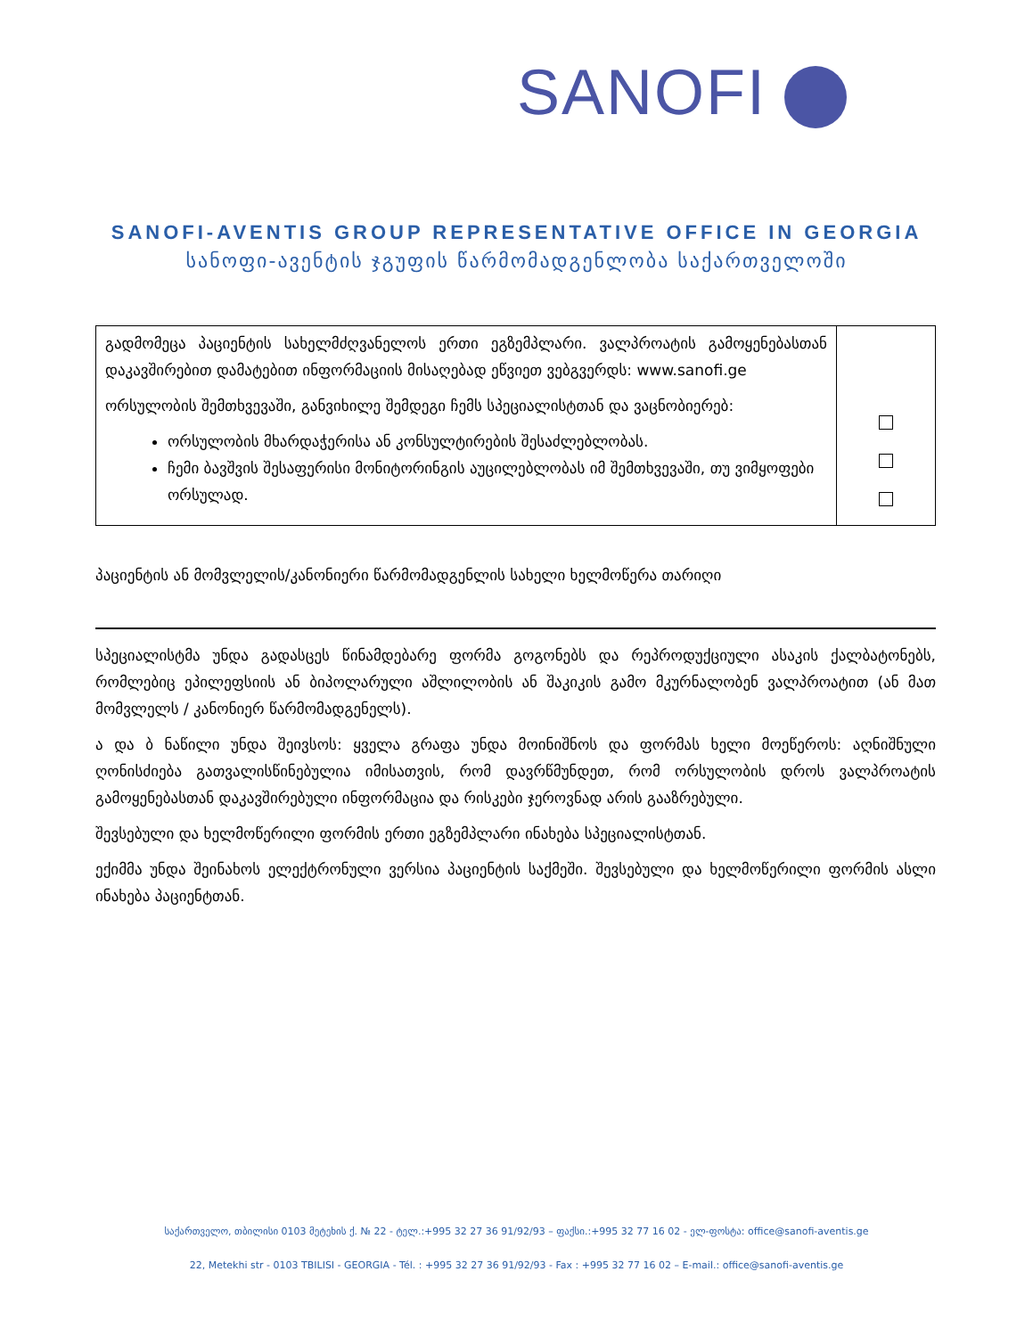SANOFI
SANOFI-AVENTIS GROUP REPRESENTATIVE OFFICE IN GEORGIA
სანოფი-ავენტის ჯგუფის წარმომადგენლობა საქართველოში
| გადმომეცა პაციენტის სახელმძღვანელოს ერთი ეგზემპლარი. ვალპროატის გამოყენებასთან დაკავშირებით დამატებით ინფორმაციის მისაღებად ეწვიეთ ვებგვერდს: www.sanofi.ge ორსულობის შემთხვევაში, განვიხილე შემდეგი ჩემს სპეციალისტთან და ვაცნობიერებ: ორსულობის მხარდაჭერისა ან კონსულტირების შესაძლებლობას. ჩემი ბავშვის შესაფერისი მონიტორინგის აუცილებლობას იმ შემთხვევაში, თუ ვიმყოფები ორსულად. | |
პაციენტის ან მომვლელის/კანონიერი წარმომადგენლის სახელი ხელმოწერა თარიღი
სპეციალისტმა უნდა გადასცეს წინამდებარე ფორმა გოგონებს და რეპროდუქციული ასაკის ქალბატონებს, რომლებიც ეპილეფსიის ან ბიპოლარული აშლილობის ან შაკიკის გამო მკურნალობენ ვალპროატით (ან მათ მომვლელს / კანონიერ წარმომადგენელს).
ა და ბ ნაწილი უნდა შეივსოს: ყველა გრაფა უნდა მოინიშნოს და ფორმას ხელი მოეწეროს: აღნიშნული ღონისძიება გათვალისწინებულია იმისათვის, რომ დავრწმუნდეთ, რომ ორსულობის დროს ვალპროატის გამოყენებასთან დაკავშირებული ინფორმაცია და რისკები ჯეროვნად არის გააზრებული.
შევსებული და ხელმოწერილი ფორმის ერთი ეგზემპლარი ინახება სპეციალისტთან.
ექიმმა უნდა შეინახოს ელექტრონული ვერსია პაციენტის საქმეში. შევსებული და ხელმოწერილი ფორმის ასლი ინახება პაციენტთან.
საქართველო, თბილისი 0103 მეტეხის ქ. № 22 - ტელ.:+995 32 27 36 91/92/93 – ფაქსი.:+995 32 77 16 02 - ელ-ფოსტა: office@sanofi-aventis.ge
22, Metekhi str - 0103 TBILISI - GEORGIA - Tél. : +995 32 27 36 91/92/93 - Fax : +995 32 77 16 02 – E-mail.: office@sanofi-aventis.ge